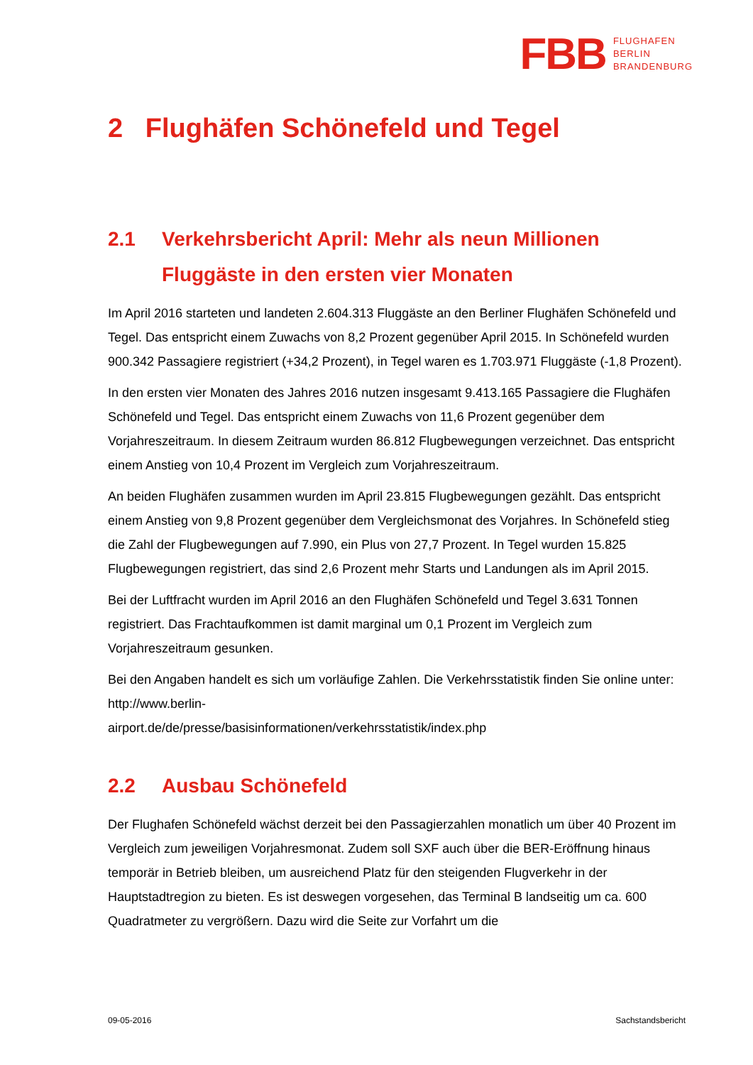FBB FLUGHAFEN
BERLIN
BRANDENBURG
2 Flughäfen Schönefeld und Tegel
2.1 Verkehrsbericht April: Mehr als neun Millionen Fluggäste in den ersten vier Monaten
Im April 2016 starteten und landeten 2.604.313 Fluggäste an den Berliner Flughäfen Schönefeld und Tegel. Das entspricht einem Zuwachs von 8,2 Prozent gegenüber April 2015. In Schönefeld wurden 900.342 Passagiere registriert (+34,2 Prozent), in Tegel waren es 1.703.971 Fluggäste (-1,8 Prozent).
In den ersten vier Monaten des Jahres 2016 nutzen insgesamt 9.413.165 Passagiere die Flughäfen Schönefeld und Tegel. Das entspricht einem Zuwachs von 11,6 Prozent gegenüber dem Vorjahreszeitraum. In diesem Zeitraum wurden 86.812 Flugbewegungen verzeichnet. Das entspricht einem Anstieg von 10,4 Prozent im Vergleich zum Vorjahreszeitraum.
An beiden Flughäfen zusammen wurden im April 23.815 Flugbewegungen gezählt. Das entspricht einem Anstieg von 9,8 Prozent gegenüber dem Vergleichsmonat des Vorjahres. In Schönefeld stieg die Zahl der Flugbewegungen auf 7.990, ein Plus von 27,7 Prozent. In Tegel wurden 15.825 Flugbewegungen registriert, das sind 2,6 Prozent mehr Starts und Landungen als im April 2015.
Bei der Luftfracht wurden im April 2016 an den Flughäfen Schönefeld und Tegel 3.631 Tonnen registriert. Das Frachtaufkommen ist damit marginal um 0,1 Prozent im Vergleich zum Vorjahreszeitraum gesunken.
Bei den Angaben handelt es sich um vorläufige Zahlen. Die Verkehrsstatistik finden Sie online unter: http://www.berlin-
airport.de/de/presse/basisinformationen/verkehrsstatistik/index.php
2.2 Ausbau Schönefeld
Der Flughafen Schönefeld wächst derzeit bei den Passagierzahlen monatlich um über 40 Prozent im Vergleich zum jeweiligen Vorjahresmonat. Zudem soll SXF auch über die BER-Eröffnung hinaus temporär in Betrieb bleiben, um ausreichend Platz für den steigenden Flugverkehr in der Hauptstadtregion zu bieten. Es ist deswegen vorgesehen, das Terminal B landseitig um ca. 600 Quadratmeter zu vergrößern. Dazu wird die Seite zur Vorfahrt um die
09-05-2016 Sachstandsbericht